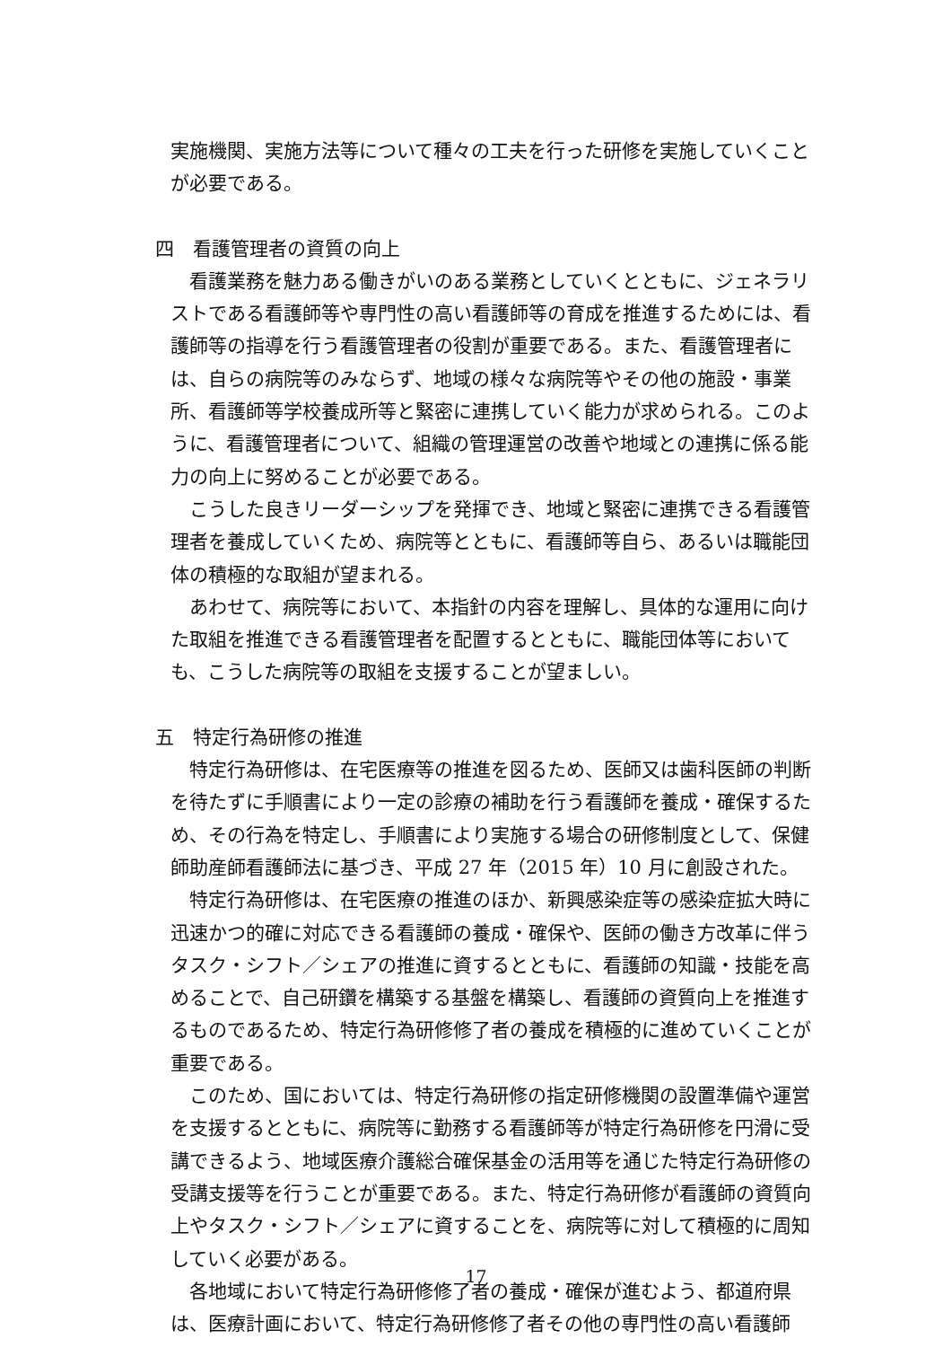実施機関、実施方法等について種々の工夫を行った研修を実施していくことが必要である。
四　看護管理者の資質の向上
看護業務を魅力ある働きがいのある業務としていくとともに、ジェネラリストである看護師等や専門性の高い看護師等の育成を推進するためには、看護師等の指導を行う看護管理者の役割が重要である。また、看護管理者には、自らの病院等のみならず、地域の様々な病院等やその他の施設・事業所、看護師等学校養成所等と緊密に連携していく能力が求められる。このように、看護管理者について、組織の管理運営の改善や地域との連携に係る能力の向上に努めることが必要である。
こうした良きリーダーシップを発揮でき、地域と緊密に連携できる看護管理者を養成していくため、病院等とともに、看護師等自ら、あるいは職能団体の積極的な取組が望まれる。
あわせて、病院等において、本指針の内容を理解し、具体的な運用に向けた取組を推進できる看護管理者を配置するとともに、職能団体等においても、こうした病院等の取組を支援することが望ましい。
五　特定行為研修の推進
特定行為研修は、在宅医療等の推進を図るため、医師又は歯科医師の判断を待たずに手順書により一定の診療の補助を行う看護師を養成・確保するため、その行為を特定し、手順書により実施する場合の研修制度として、保健師助産師看護師法に基づき、平成 27 年（2015 年）10 月に創設された。
特定行為研修は、在宅医療の推進のほか、新興感染症等の感染症拡大時に迅速かつ的確に対応できる看護師の養成・確保や、医師の働き方改革に伴うタスク・シフト／シェアの推進に資するとともに、看護師の知識・技能を高めることで、自己研鑽を構築する基盤を構築し、看護師の資質向上を推進するものであるため、特定行為研修修了者の養成を積極的に進めていくことが重要である。
このため、国においては、特定行為研修の指定研修機関の設置準備や運営を支援するとともに、病院等に勤務する看護師等が特定行為研修を円滑に受講できるよう、地域医療介護総合確保基金の活用等を通じた特定行為研修の受講支援等を行うことが重要である。また、特定行為研修が看護師の資質向上やタスク・シフト／シェアに資することを、病院等に対して積極的に周知していく必要がある。
各地域において特定行為研修修了者の養成・確保が進むよう、都道府県は、医療計画において、特定行為研修修了者その他の専門性の高い看護師
17